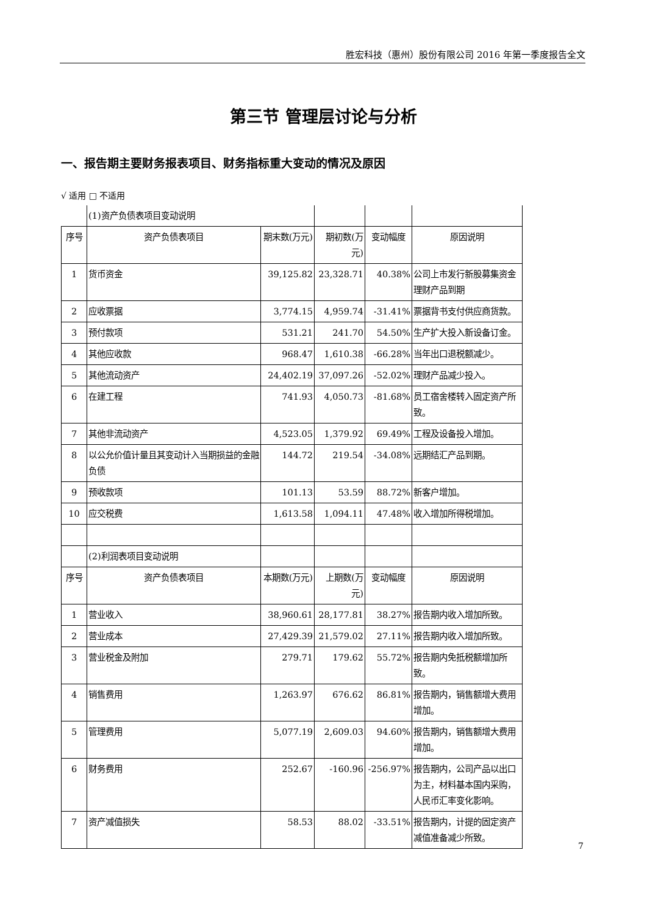胜宏科技（惠州）股份有限公司 2016 年第一季度报告全文
第三节 管理层讨论与分析
一、报告期主要财务报表项目、财务指标重大变动的情况及原因
√ 适用 □ 不适用
| | (1)资产负债表项目变动说明 | | | | |
| 序号 | 资产负债表项目 | 期末数(万元) | 期初数(万元) | 变动幅度 | 原因说明 |
| 1 | 货币资金 | 39,125.82 | 23,328.71 | 40.38% | 公司上市发行新股募集资金理财产品到期 |
| 2 | 应收票据 | 3,774.15 | 4,959.74 | -31.41% | 票据背书支付供应商货款。 |
| 3 | 预付款项 | 531.21 | 241.70 | 54.50% | 生产扩大投入新设备订金。 |
| 4 | 其他应收款 | 968.47 | 1,610.38 | -66.28% | 当年出口退税额减少。 |
| 5 | 其他流动资产 | 24,402.19 | 37,097.26 | -52.02% | 理财产品减少投入。 |
| 6 | 在建工程 | 741.93 | 4,050.73 | -81.68% | 员工宿舍楼转入固定资产所致。 |
| 7 | 其他非流动资产 | 4,523.05 | 1,379.92 | 69.49% | 工程及设备投入增加。 |
| 8 | 以公允价值计量且其变动计入当期损益的金融负债 | 144.72 | 219.54 | -34.08% | 远期结汇产品到期。 |
| 9 | 预收款项 | 101.13 | 53.59 | 88.72% | 新客户增加。 |
| 10 | 应交税费 | 1,613.58 | 1,094.11 | 47.48% | 收入增加所得税增加。 |
| | (2)利润表项目变动说明 | | | | |
| 序号 | 资产负债表项目 | 本期数(万元) | 上期数(万元) | 变动幅度 | 原因说明 |
| 1 | 营业收入 | 38,960.61 | 28,177.81 | 38.27% | 报告期内收入增加所致。 |
| 2 | 营业成本 | 27,429.39 | 21,579.02 | 27.11% | 报告期内收入增加所致。 |
| 3 | 营业税金及附加 | 279.71 | 179.62 | 55.72% | 报告期内免抵税额增加所致。 |
| 4 | 销售费用 | 1,263.97 | 676.62 | 86.81% | 报告期内，销售额增大费用增加。 |
| 5 | 管理费用 | 5,077.19 | 2,609.03 | 94.60% | 报告期内，销售额增大费用增加。 |
| 6 | 财务费用 | 252.67 | -160.96 | -256.97% | 报告期内，公司产品以出口为主，材料基本国内采购，人民币汇率变化影响。 |
| 7 | 资产减值损失 | 58.53 | 88.02 | -33.51% | 报告期内，计提的固定资产减值准备减少所致。 |
7